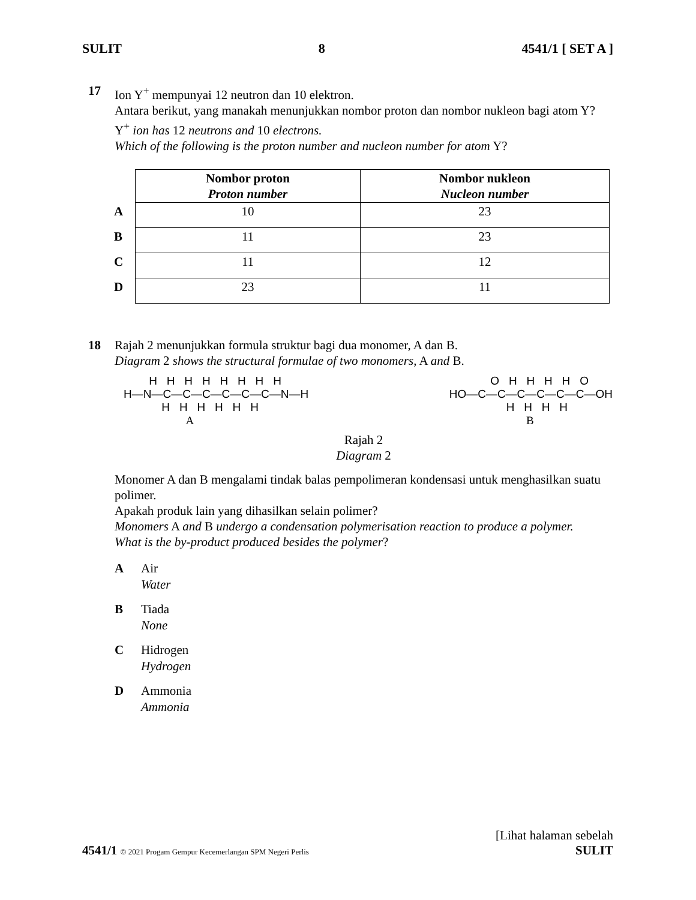SULIT 8 4541/1 [ SET A ]
17 Ion Y<sup>+</sup> mempunyai 12 neutron dan 10 elektron.
Antara berikut, yang manakah menunjukkan nombor proton dan nombor nukleon bagi atom Y?
Y<sup>+</sup> ion has 12 neutrons and 10 electrons.
Which of the following is the proton number and nucleon number for atom Y?
| | Nombor proton Proton number | Nombor nukleon Nucleon number |
| A | 10 | 23 |
| B | 11 | 23 |
| C | 11 | 12 |
| D | 23 | 11 |
18 Rajah 2 menunjukkan formula struktur bagi dua monomer, A dan B.
Diagram 2 shows the structural formulae of two monomers, A and B.
H H H H H H H H H—N—C—C—C—C—C—C—N—H H H H H H H A
O H H H H O HO—C—C—C—C—C—C—OH H H H H B
Rajah 2
Diagram 2
Monomer A dan B mengalami tindak balas pempolimeran kondensasi untuk menghasilkan suatu polimer.
Apakah produk lain yang dihasilkan selain polimer?
Monomers A and B undergo a condensation polymerisation reaction to produce a polymer.
What is the by-product produced besides the polymer?
A Air
Water
B Tiada
None
C Hidrogen
Hydrogen
D Ammonia
Ammonia
4541/1 © 2021 Progam Gempur Kecemerlangan SPM Negeri Perlis
[Lihat halaman sebelah
SULIT